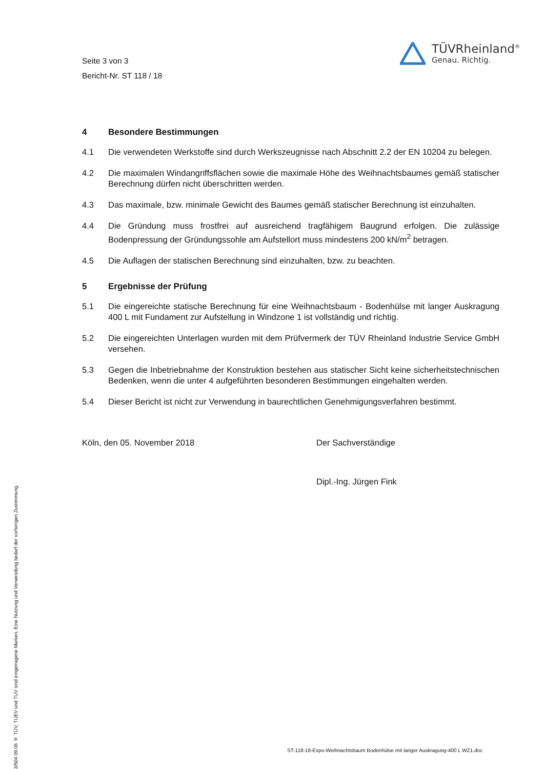Seite 3 von 3
Bericht-Nr. ST 118 / 18
TÜVRheinland<sup>®</sup>
Genau. Richtig.
4 Besondere Bestimmungen
4.1 Die verwendeten Werkstoffe sind durch Werkszeugnisse nach Abschnitt 2.2 der EN 10204 zu belegen.
4.2 Die maximalen Windangriffsflächen sowie die maximale Höhe des Weihnachtsbaumes gemäß statischer Berechnung dürfen nicht überschritten werden.
4.3 Das maximale, bzw. minimale Gewicht des Baumes gemäß statischer Berechnung ist einzuhalten.
4.4 Die Gründung muss frostfrei auf ausreichend tragfähigem Baugrund erfolgen. Die zulässige Bodenpressung der Gründungssohle am Aufstellort muss mindestens 200 kN/m<sup>2</sup> betragen.
4.5 Die Auflagen der statischen Berechnung sind einzuhalten, bzw. zu beachten.
5 Ergebnisse der Prüfung
5.1 Die eingereichte statische Berechnung für eine Weihnachtsbaum - Bodenhülse mit langer Auskragung 400 L mit Fundament zur Aufstellung in Windzone 1 ist vollständig und richtig.
5.2 Die eingereichten Unterlagen wurden mit dem Prüfvermerk der TÜV Rheinland Industrie Service GmbH versehen.
5.3 Gegen die Inbetriebnahme der Konstruktion bestehen aus statischer Sicht keine sicherheitstechnischen Bedenken, wenn die unter 4 aufgeführten besonderen Bestimmungen eingehalten werden.
5.4 Dieser Bericht ist nicht zur Verwendung in baurechtlichen Genehmigungsverfahren bestimmt.
Köln, den 05. November 2018 Der Sachverständige
Dipl.-Ing. Jürgen Fink
3/504 09.06 ® TÜV, TUEV und TUV sind eingetragene Marken. Eine Nutzung und Verwendung bedarf der vorherigen Zustimmung.
ST-118-18-Expo-Weihnachtsbaum Bodenhülse mit langer Auskragung-400 L WZ1.doc